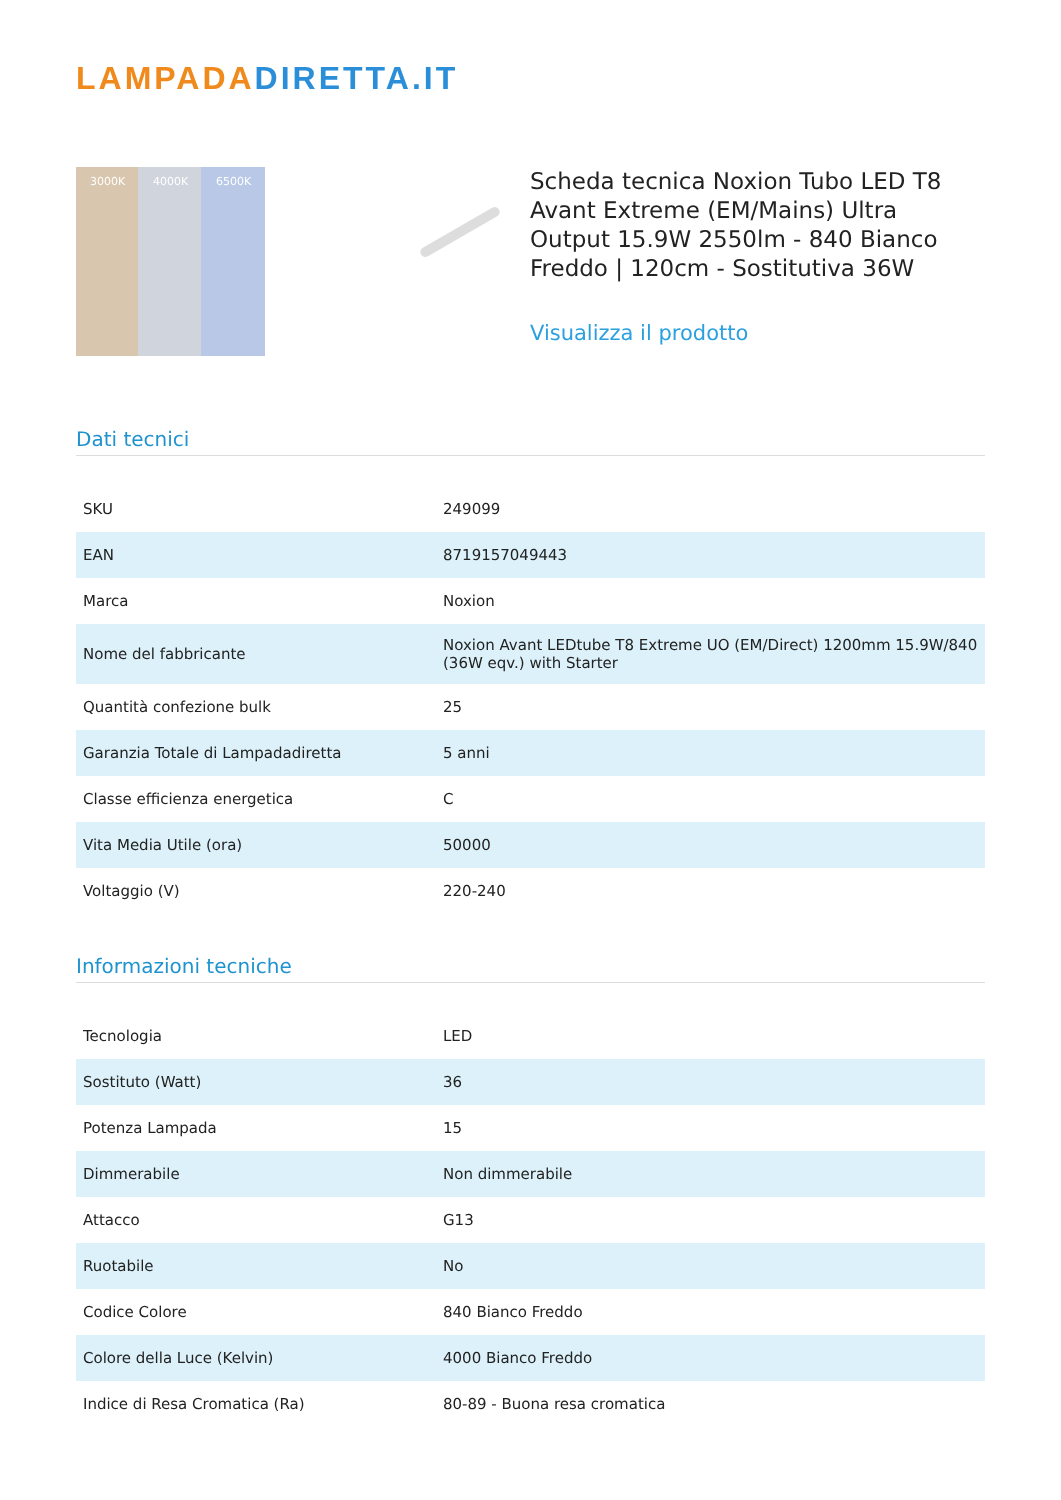LAMPADADIRETTA.IT
3000K 4000K 6500K
Scheda tecnica Noxion Tubo LED T8 Avant Extreme (EM/Mains) Ultra Output 15.9W 2550lm - 840 Bianco Freddo | 120cm - Sostitutiva 36W
Visualizza il prodotto
Dati tecnici
| SKU | 249099 |
| EAN | 8719157049443 |
| Marca | Noxion |
| Nome del fabbricante | Noxion Avant LEDtube T8 Extreme UO (EM/Direct) 1200mm 15.9W/840 (36W eqv.) with Starter |
| Quantità confezione bulk | 25 |
| Garanzia Totale di Lampadadiretta | 5 anni |
| Classe efficienza energetica | C |
| Vita Media Utile (ora) | 50000 |
| Voltaggio (V) | 220-240 |
Informazioni tecniche
| Tecnologia | LED |
| Sostituto (Watt) | 36 |
| Potenza Lampada | 15 |
| Dimmerabile | Non dimmerabile |
| Attacco | G13 |
| Ruotabile | No |
| Codice Colore | 840 Bianco Freddo |
| Colore della Luce (Kelvin) | 4000 Bianco Freddo |
| Indice di Resa Cromatica (Ra) | 80-89 - Buona resa cromatica |